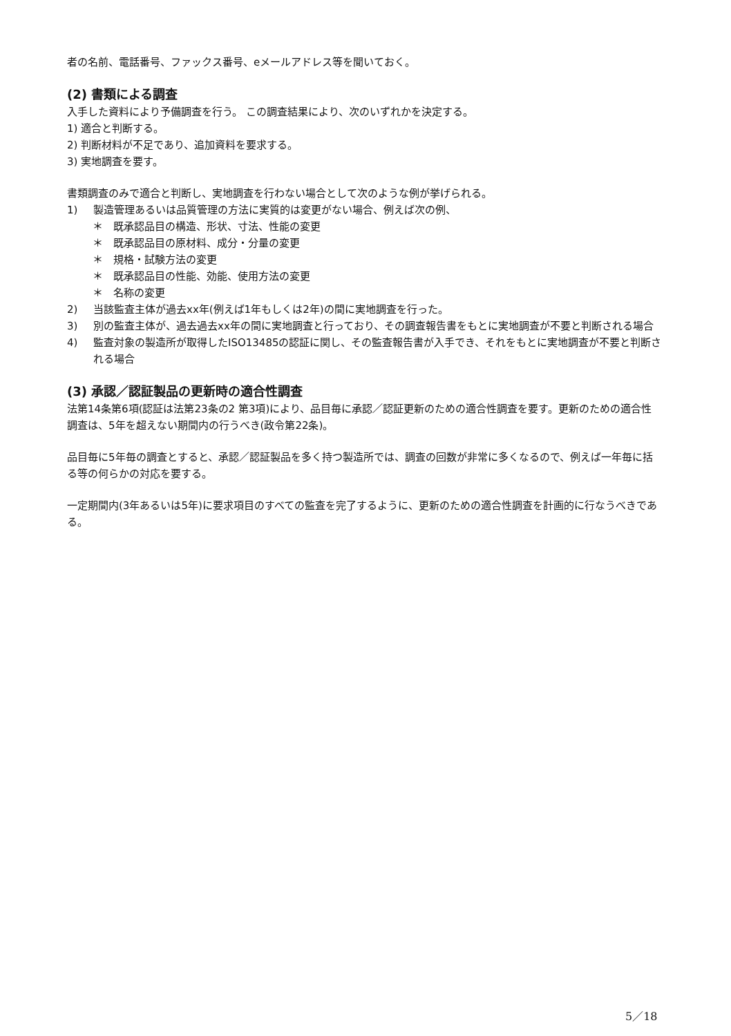者の名前、電話番号、ファックス番号、eメールアドレス等を聞いておく。
(2) 書類による調査
入手した資料により予備調査を行う。 この調査結果により、次のいずれかを決定する。
1) 適合と判断する。
2) 判断材料が不足であり、追加資料を要求する。
3) 実地調査を要す。
書類調査のみで適合と判断し、実地調査を行わない場合として次のような例が挙げられる。
1) 製造管理あるいは品質管理の方法に実質的は変更がない場合、例えば次の例、
＊ 既承認品目の構造、形状、寸法、性能の変更
＊ 既承認品目の原材料、成分・分量の変更
＊ 規格・試験方法の変更
＊ 既承認品目の性能、効能、使用方法の変更
＊ 名称の変更
2) 当該監査主体が過去xx年(例えば1年もしくは2年)の間に実地調査を行った。
3) 別の監査主体が、過去過去xx年の間に実地調査と行っており、その調査報告書をもとに実地調査が不要と判断される場合
4) 監査対象の製造所が取得したISO13485の認証に関し、その監査報告書が入手でき、それをもとに実地調査が不要と判断される場合
(3) 承認／認証製品の更新時の適合性調査
法第14条第6項(認証は法第23条の2 第3項)により、品目毎に承認／認証更新のための適合性調査を要す。更新のための適合性調査は、5年を超えない期間内の行うべき(政令第22条)。
品目毎に5年毎の調査とすると、承認／認証製品を多く持つ製造所では、調査の回数が非常に多くなるので、例えば一年毎に括る等の何らかの対応を要する。
一定期間内(3年あるいは5年)に要求項目のすべての監査を完了するように、更新のための適合性調査を計画的に行なうべきである。
5／18